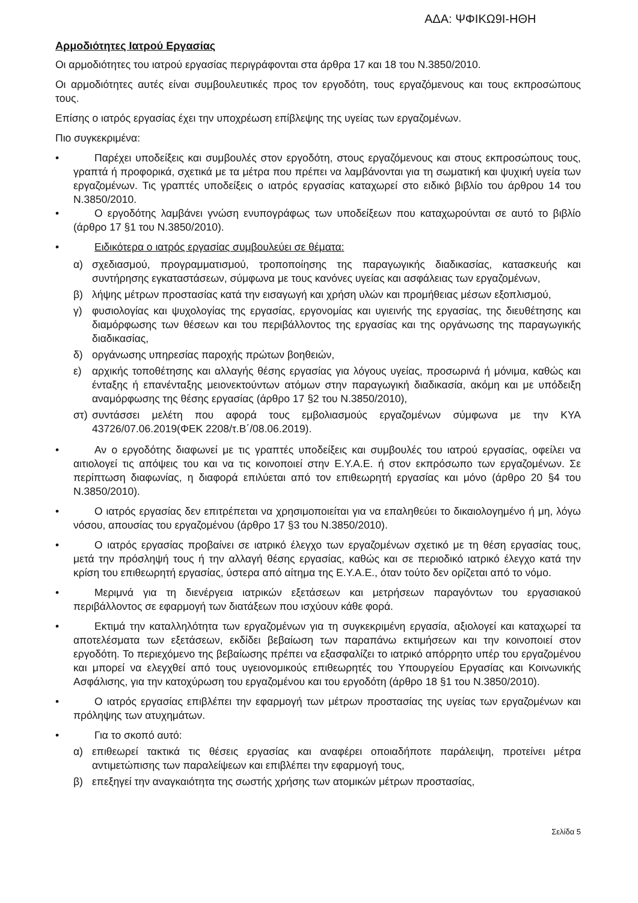ΑΔΑ: ΨΦΙΚΩ9Ι-ΗΘΗ
Αρμοδιότητες Ιατρού Εργασίας
Οι αρμοδιότητες του ιατρού εργασίας περιγράφονται στα άρθρα 17 και 18 του Ν.3850/2010.
Οι αρμοδιότητες αυτές είναι συμβουλευτικές προς τον εργοδότη, τους εργαζόμενους και τους εκπροσώπους τους.
Επίσης ο ιατρός εργασίας έχει την υποχρέωση επίβλεψης της υγείας των εργαζομένων.
Πιο συγκεκριμένα:
• Παρέχει υποδείξεις και συμβουλές στον εργοδότη, στους εργαζόμενους και στους εκπροσώπους τους, γραπτά ή προφορικά, σχετικά με τα μέτρα που πρέπει να λαμβάνονται για τη σωματική και ψυχική υγεία των εργαζομένων. Τις γραπτές υποδείξεις ο ιατρός εργασίας καταχωρεί στο ειδικό βιβλίο του άρθρου 14 του Ν.3850/2010.
• Ο εργοδότης λαμβάνει γνώση ενυπογράφως των υποδείξεων που καταχωρούνται σε αυτό το βιβλίο (άρθρο 17 §1 του Ν.3850/2010).
• Ειδικότερα ο ιατρός εργασίας συμβουλεύει σε θέματα:
α) σχεδιασμού, προγραμματισμού, τροποποίησης της παραγωγικής διαδικασίας, κατασκευής και συντήρησης εγκαταστάσεων, σύμφωνα με τους κανόνες υγείας και ασφάλειας των εργαζομένων,
β) λήψης μέτρων προστασίας κατά την εισαγωγή και χρήση υλών και προμήθειας μέσων εξοπλισμού,
γ) φυσιολογίας και ψυχολογίας της εργασίας, εργονομίας και υγιεινής της εργασίας, της διευθέτησης και διαμόρφωσης των θέσεων και του περιβάλλοντος της εργασίας και της οργάνωσης της παραγωγικής διαδικασίας,
δ) οργάνωσης υπηρεσίας παροχής πρώτων βοηθειών,
ε) αρχικής τοποθέτησης και αλλαγής θέσης εργασίας για λόγους υγείας, προσωρινά ή μόνιμα, καθώς και ένταξης ή επανένταξης μειονεκτούντων ατόμων στην παραγωγική διαδικασία, ακόμη και με υπόδειξη αναμόρφωσης της θέσης εργασίας (άρθρο 17 §2 του Ν.3850/2010),
στ) συντάσσει μελέτη που αφορά τους εμβολιασμούς εργαζομένων σύμφωνα με την ΚΥΑ 43726/07.06.2019(ΦΕΚ 2208/τ.Β΄/08.06.2019).
• Αν ο εργοδότης διαφωνεί με τις γραπτές υποδείξεις και συμβουλές του ιατρού εργασίας, οφείλει να αιτιολογεί τις απόψεις του και να τις κοινοποιεί στην Ε.Υ.Α.Ε. ή στον εκπρόσωπο των εργαζομένων. Σε περίπτωση διαφωνίας, η διαφορά επιλύεται από τον επιθεωρητή εργασίας και μόνο (άρθρο 20 §4 του Ν.3850/2010).
• Ο ιατρός εργασίας δεν επιτρέπεται να χρησιμοποιείται για να επαληθεύει το δικαιολογημένο ή μη, λόγω νόσου, απουσίας του εργαζομένου (άρθρο 17 §3 του Ν.3850/2010).
• Ο ιατρός εργασίας προβαίνει σε ιατρικό έλεγχο των εργαζομένων σχετικό με τη θέση εργασίας τους, μετά την πρόσληψή τους ή την αλλαγή θέσης εργασίας, καθώς και σε περιοδικό ιατρικό έλεγχο κατά την κρίση του επιθεωρητή εργασίας, ύστερα από αίτημα της Ε.Υ.Α.Ε., όταν τούτο δεν ορίζεται από το νόμο.
• Μεριμνά για τη διενέργεια ιατρικών εξετάσεων και μετρήσεων παραγόντων του εργασιακού περιβάλλοντος σε εφαρμογή των διατάξεων που ισχύουν κάθε φορά.
• Εκτιμά την καταλληλότητα των εργαζομένων για τη συγκεκριμένη εργασία, αξιολογεί και καταχωρεί τα αποτελέσματα των εξετάσεων, εκδίδει βεβαίωση των παραπάνω εκτιμήσεων και την κοινοποιεί στον εργοδότη. Το περιεχόμενο της βεβαίωσης πρέπει να εξασφαλίζει το ιατρικό απόρρητο υπέρ του εργαζομένου και μπορεί να ελεγχθεί από τους υγειονομικούς επιθεωρητές του Υπουργείου Εργασίας και Κοινωνικής Ασφάλισης, για την κατοχύρωση του εργαζομένου και του εργοδότη (άρθρο 18 §1 του Ν.3850/2010).
• Ο ιατρός εργασίας επιβλέπει την εφαρμογή των μέτρων προστασίας της υγείας των εργαζομένων και πρόληψης των ατυχημάτων.
• Για το σκοπό αυτό:
α) επιθεωρεί τακτικά τις θέσεις εργασίας και αναφέρει οποιαδήποτε παράλειψη, προτείνει μέτρα αντιμετώπισης των παραλείψεων και επιβλέπει την εφαρμογή τους,
β) επεξηγεί την αναγκαιότητα της σωστής χρήσης των ατομικών μέτρων προστασίας,
Σελίδα 5